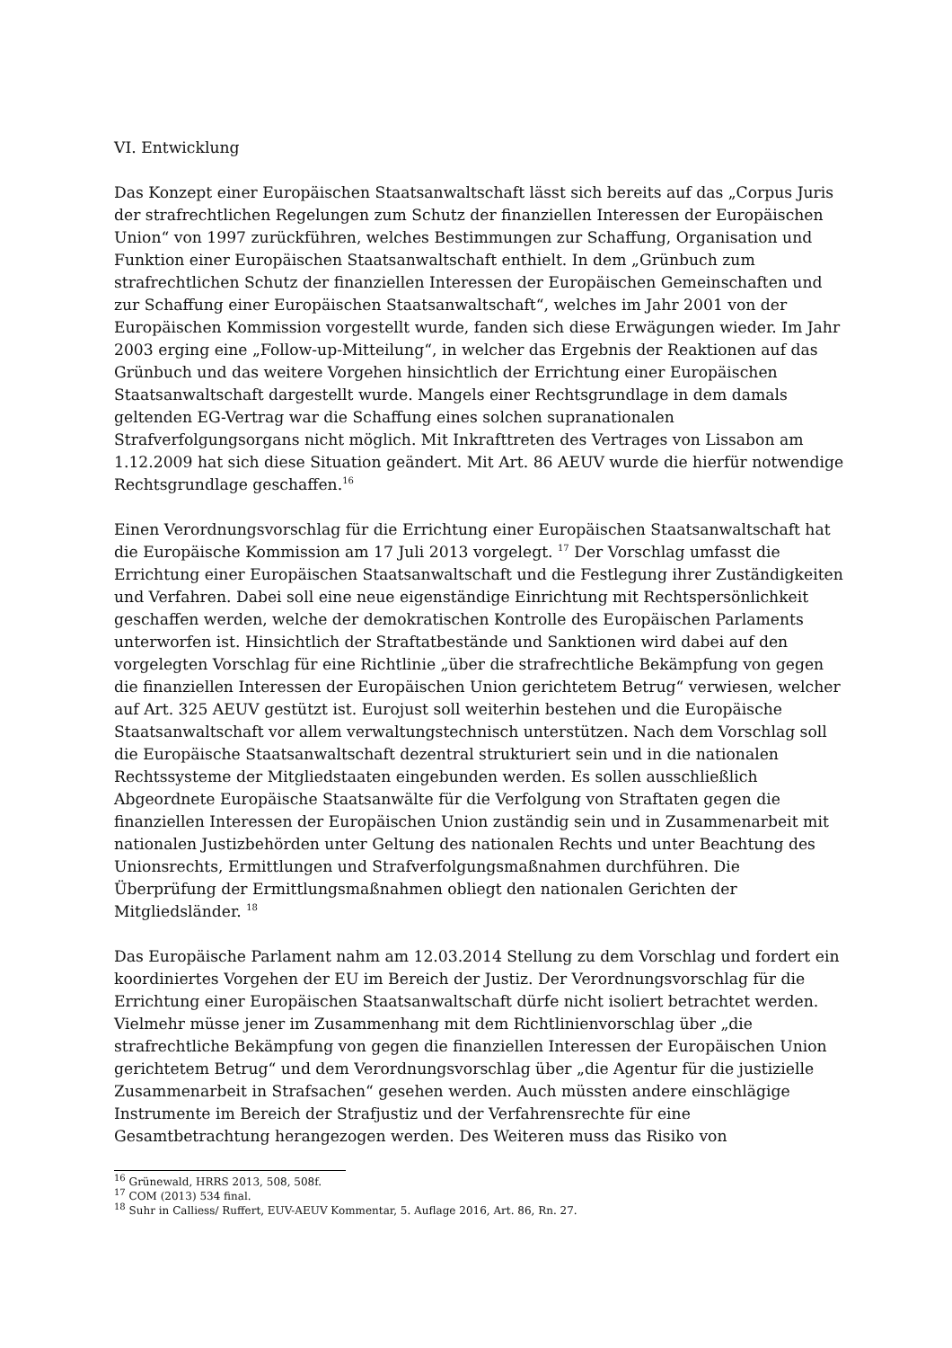VI. Entwicklung
Das Konzept einer Europäischen Staatsanwaltschaft lässt sich bereits auf das „Corpus Juris der strafrechtlichen Regelungen zum Schutz der finanziellen Interessen der Europäischen Union“ von 1997 zurückführen, welches Bestimmungen zur Schaffung, Organisation und Funktion einer Europäischen Staatsanwaltschaft enthielt. In dem „Grünbuch zum strafrechtlichen Schutz der finanziellen Interessen der Europäischen Gemeinschaften und zur Schaffung einer Europäischen Staatsanwaltschaft“, welches im Jahr 2001 von der Europäischen Kommission vorgestellt wurde, fanden sich diese Erwägungen wieder. Im Jahr 2003 erging eine „Follow-up-Mitteilung“, in welcher das Ergebnis der Reaktionen auf das Grünbuch und das weitere Vorgehen hinsichtlich der Errichtung einer Europäischen Staatsanwaltschaft dargestellt wurde. Mangels einer Rechtsgrundlage in dem damals geltenden EG-Vertrag war die Schaffung eines solchen supranationalen Strafverfolgungsorgans nicht möglich. Mit Inkrafttreten des Vertrages von Lissabon am 1.12.2009 hat sich diese Situation geändert. Mit Art. 86 AEUV wurde die hierfür notwendige Rechtsgrundlage geschaffen.<sup>16</sup>
Einen Verordnungsvorschlag für die Errichtung einer Europäischen Staatsanwaltschaft hat die Europäische Kommission am 17 Juli 2013 vorgelegt. <sup>17</sup> Der Vorschlag umfasst die Errichtung einer Europäischen Staatsanwaltschaft und die Festlegung ihrer Zuständigkeiten und Verfahren. Dabei soll eine neue eigenständige Einrichtung mit Rechtspersönlichkeit geschaffen werden, welche der demokratischen Kontrolle des Europäischen Parlaments unterworfen ist. Hinsichtlich der Straftatbestände und Sanktionen wird dabei auf den vorgelegten Vorschlag für eine Richtlinie „über die strafrechtliche Bekämpfung von gegen die finanziellen Interessen der Europäischen Union gerichtetem Betrug“ verwiesen, welcher auf Art. 325 AEUV gestützt ist. Eurojust soll weiterhin bestehen und die Europäische Staatsanwaltschaft vor allem verwaltungstechnisch unterstützen. Nach dem Vorschlag soll die Europäische Staatsanwaltschaft dezentral strukturiert sein und in die nationalen Rechtssysteme der Mitgliedstaaten eingebunden werden. Es sollen ausschließlich Abgeordnete Europäische Staatsanwälte für die Verfolgung von Straftaten gegen die finanziellen Interessen der Europäischen Union zuständig sein und in Zusammenarbeit mit nationalen Justizbehörden unter Geltung des nationalen Rechts und unter Beachtung des Unionsrechts, Ermittlungen und Strafverfolgungsmaßnahmen durchführen. Die Überprüfung der Ermittlungsmaßnahmen obliegt den nationalen Gerichten der Mitgliedsländer. <sup>18</sup>
Das Europäische Parlament nahm am 12.03.2014 Stellung zu dem Vorschlag und fordert ein koordiniertes Vorgehen der EU im Bereich der Justiz. Der Verordnungsvorschlag für die Errichtung einer Europäischen Staatsanwaltschaft dürfe nicht isoliert betrachtet werden. Vielmehr müsse jener im Zusammenhang mit dem Richtlinienvorschlag über „die strafrechtliche Bekämpfung von gegen die finanziellen Interessen der Europäischen Union gerichtetem Betrug“ und dem Verordnungsvorschlag über „die Agentur für die justizielle Zusammenarbeit in Strafsachen“ gesehen werden. Auch müssten andere einschlägige Instrumente im Bereich der Strafjustiz und der Verfahrensrechte für eine Gesamtbetrachtung herangezogen werden. Des Weiteren muss das Risiko von
<sup>16</sup> Grünewald, HRRS 2013, 508, 508f.
<sup>17</sup> COM (2013) 534 final.
<sup>18</sup> Suhr in Calliess/ Ruffert, EUV-AEUV Kommentar, 5. Auflage 2016, Art. 86, Rn. 27.